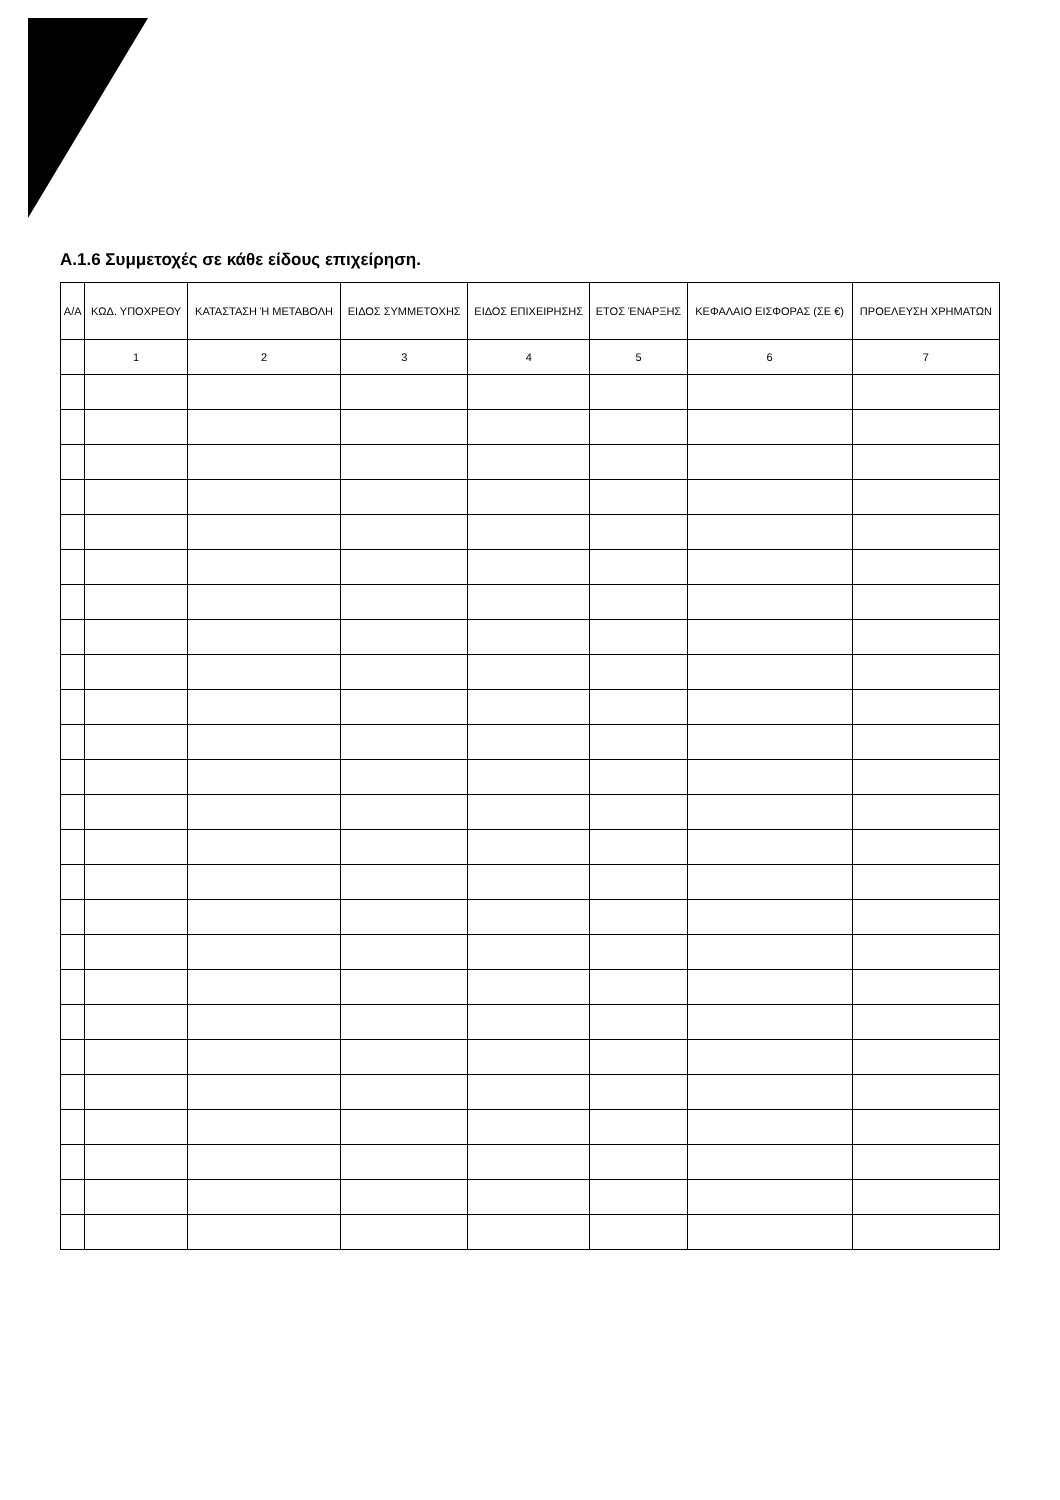Α.1.6 Συμμετοχές σε κάθε είδους επιχείρηση.
| Α/Α | ΚΩΔ. ΥΠΟΧΡΕΟΥ | ΚΑΤΑΣΤΑΣΗ Ή ΜΕΤΑΒΟΛΗ | ΕΙΔΟΣ ΣΥΜΜΕΤΟΧΗΣ | ΕΙΔΟΣ ΕΠΙΧΕΙΡΗΣΗΣ | ΕΤΟΣ ΈΝΑΡΞΗΣ | ΚΕΦΑΛΑΙΟ ΕΙΣΦΟΡΑΣ (ΣΕ €) | ΠΡΟΕΛΕΥΣΗ ΧΡΗΜΑΤΩΝ |
| --- | --- | --- | --- | --- | --- | --- | --- |
| | 1 | 2 | 3 | 4 | 5 | 6 | 7 |